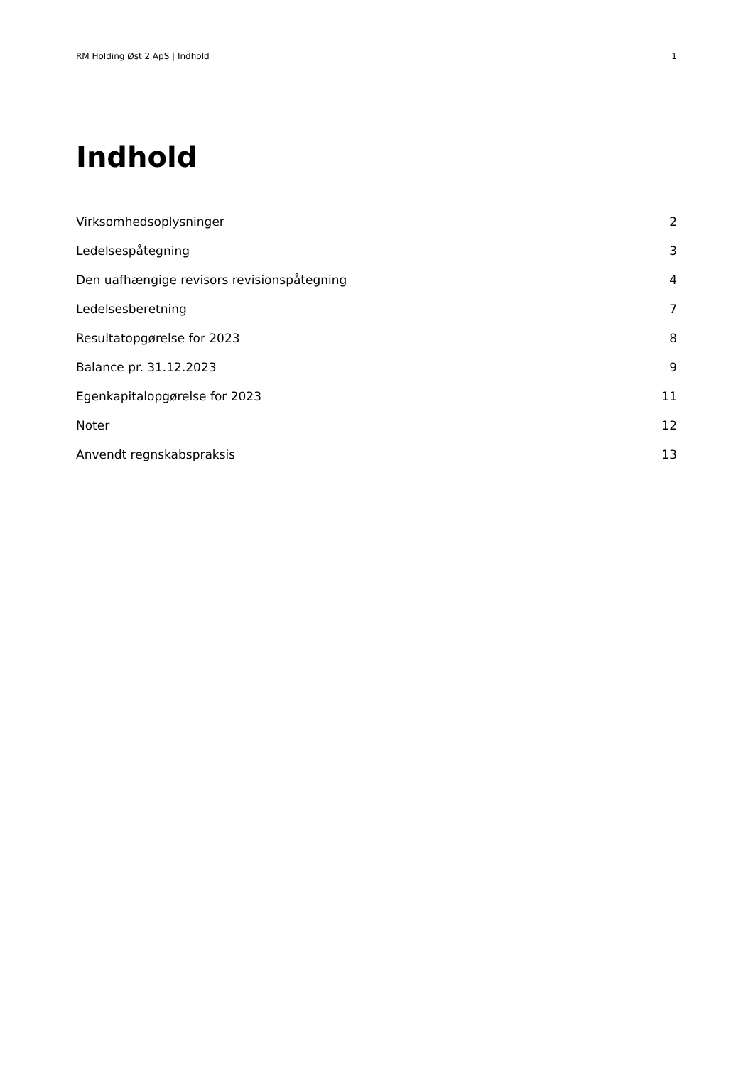RM Holding Øst 2 ApS | Indhold 1
Indhold
Virksomhedsoplysninger 2
Ledelsespåtegning 3
Den uafhængige revisors revisionspåtegning 4
Ledelsesberetning 7
Resultatopgørelse for 2023 8
Balance pr. 31.12.2023 9
Egenkapitalopgørelse for 2023 11
Noter 12
Anvendt regnskabspraksis 13